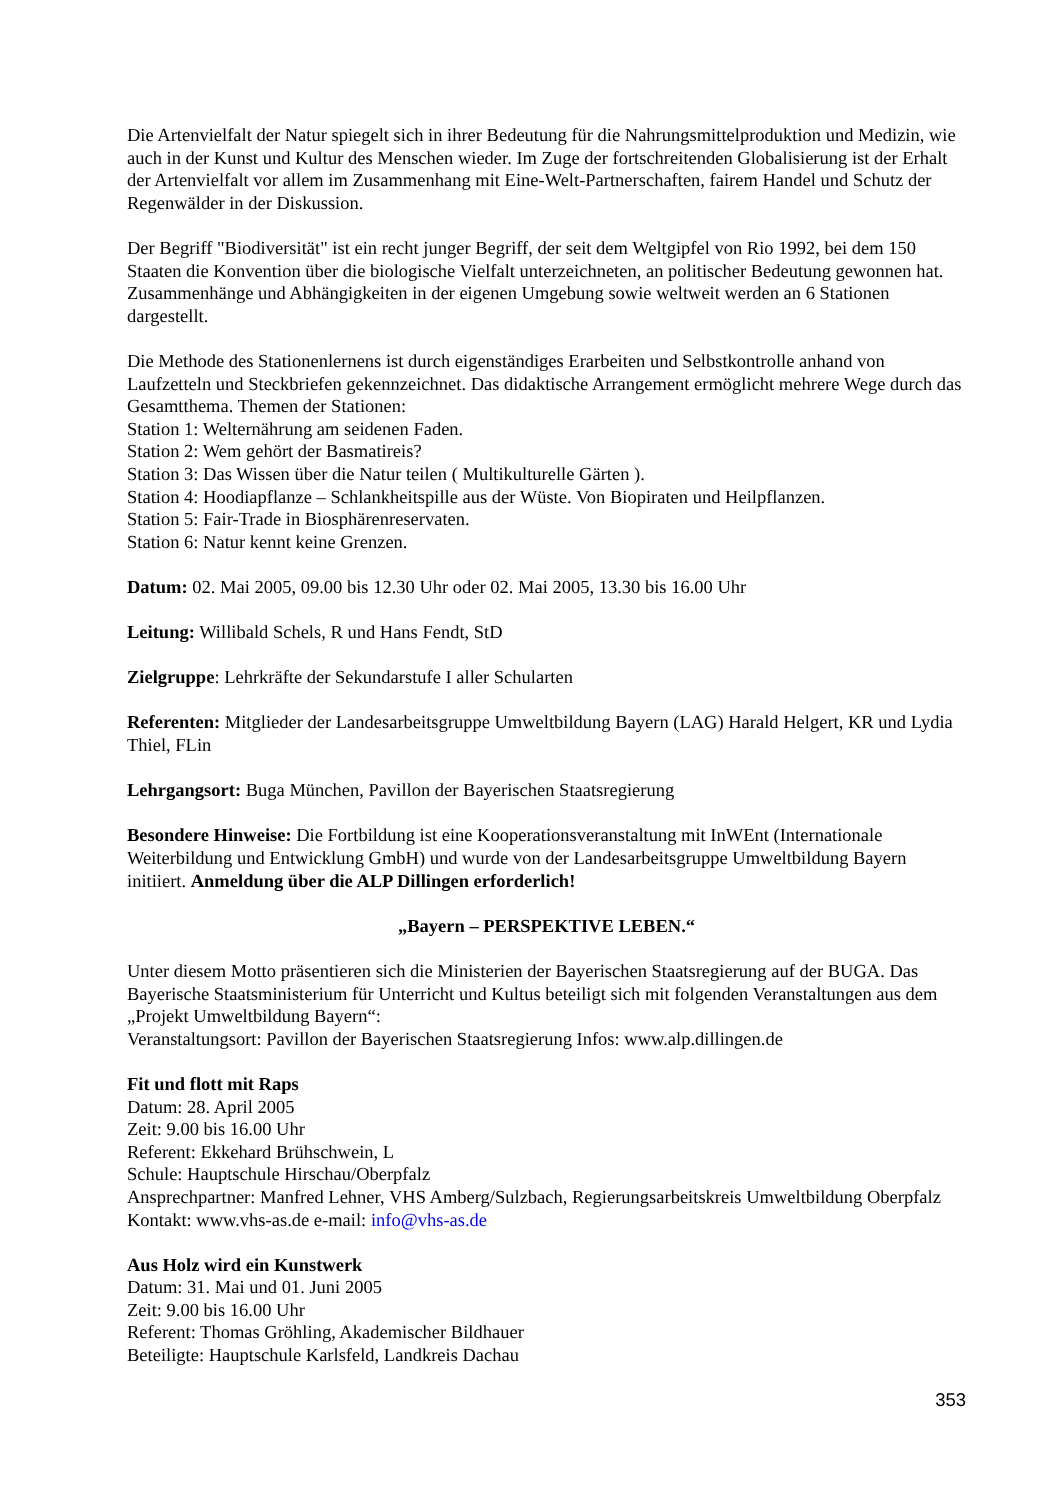Die Artenvielfalt der Natur spiegelt sich in ihrer Bedeutung für die Nahrungsmittelproduktion und Medizin, wie auch in der Kunst und Kultur des Menschen wieder. Im Zuge der fortschreitenden Globalisierung ist der Erhalt der Artenvielfalt vor allem im Zusammenhang mit Eine-Welt-Partnerschaften, fairem Handel und Schutz der Regenwälder in der Diskussion.
Der Begriff "Biodiversität" ist ein recht junger Begriff, der seit dem Weltgipfel von Rio 1992, bei dem 150 Staaten die Konvention über die biologische Vielfalt unterzeichneten, an politischer Bedeutung gewonnen hat. Zusammenhänge und Abhängigkeiten in der eigenen Umgebung sowie weltweit werden an 6 Stationen dargestellt.
Die Methode des Stationenlernens ist durch eigenständiges Erarbeiten und Selbstkontrolle anhand von Laufzetteln und Steckbriefen gekennzeichnet. Das didaktische Arrangement ermöglicht mehrere Wege durch das Gesamtthema. Themen der Stationen:
Station 1: Welternährung am seidenen Faden.
Station 2: Wem gehört der Basmatireis?
Station 3: Das Wissen über die Natur teilen ( Multikulturelle Gärten ).
Station 4: Hoodiapflanze – Schlankheitspille aus der Wüste. Von Biopiraten und Heilpflanzen.
Station 5: Fair-Trade in Biosphärenreservaten.
Station 6: Natur kennt keine Grenzen.
Datum: 02. Mai 2005, 09.00 bis 12.30 Uhr oder 02. Mai 2005, 13.30 bis 16.00 Uhr
Leitung: Willibald Schels, R und Hans Fendt, StD
Zielgruppe: Lehrkräfte der Sekundarstufe I aller Schularten
Referenten: Mitglieder der Landesarbeitsgruppe Umweltbildung Bayern (LAG) Harald Helgert, KR und Lydia Thiel, FLin
Lehrgangsort: Buga München, Pavillon der Bayerischen Staatsregierung
Besondere Hinweise: Die Fortbildung ist eine Kooperationsveranstaltung mit InWEnt (Internationale Weiterbildung und Entwicklung GmbH) und wurde von der Landesarbeitsgruppe Umweltbildung Bayern initiiert. Anmeldung über die ALP Dillingen erforderlich!
„Bayern – PERSPEKTIVE LEBEN.“
Unter diesem Motto präsentieren sich die Ministerien der Bayerischen Staatsregierung auf der BUGA. Das Bayerische Staatsministerium für Unterricht und Kultus beteiligt sich mit folgenden Veranstaltungen aus dem „Projekt Umweltbildung Bayern“:
Veranstaltungsort: Pavillon der Bayerischen Staatsregierung Infos: www.alp.dillingen.de
Fit und flott mit Raps
Datum: 28. April 2005
Zeit: 9.00 bis 16.00 Uhr
Referent: Ekkehard Brühschwein, L
Schule: Hauptschule Hirschau/Oberpfalz
Ansprechpartner: Manfred Lehner, VHS Amberg/Sulzbach, Regierungsarbeitskreis Umweltbildung Oberpfalz
Kontakt: www.vhs-as.de e-mail: info@vhs-as.de
Aus Holz wird ein Kunstwerk
Datum: 31. Mai und 01. Juni 2005
Zeit: 9.00 bis 16.00 Uhr
Referent: Thomas Gröhling, Akademischer Bildhauer
Beteiligte: Hauptschule Karlsfeld, Landkreis Dachau
353